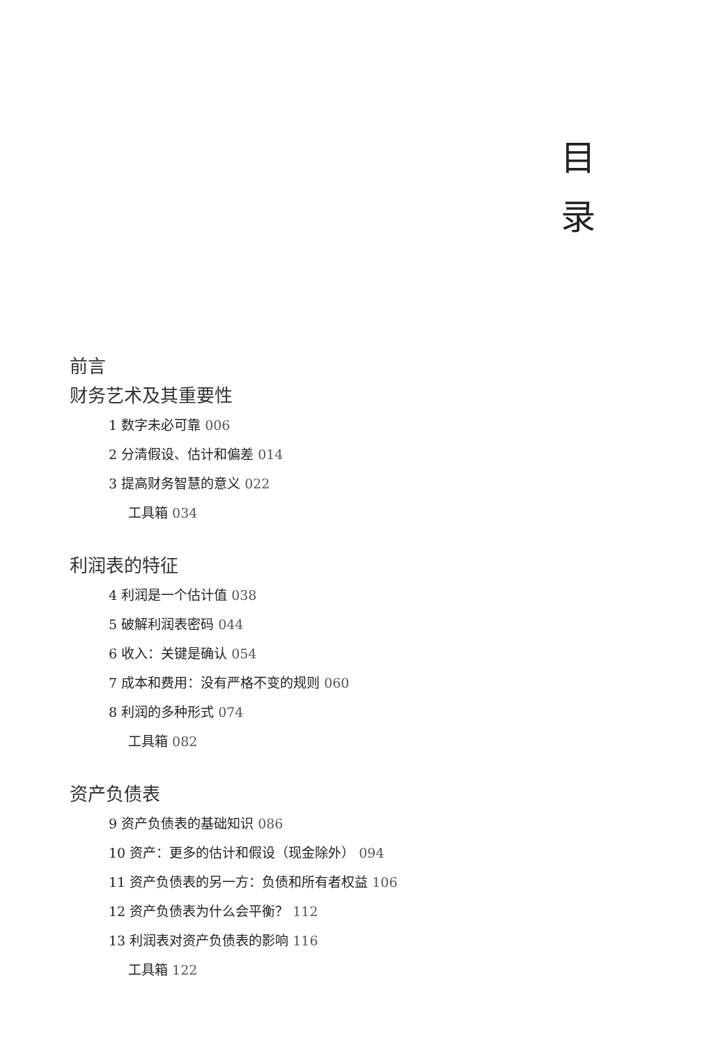目 录
前言
财务艺术及其重要性
1 数字未必可靠 006
2 分清假设、估计和偏差 014
3 提高财务智慧的意义 022
工具箱 034
利润表的特征
4 利润是一个估计值 038
5 破解利润表密码 044
6 收入：关键是确认 054
7 成本和费用：没有严格不变的规则 060
8 利润的多种形式 074
工具箱 082
资产负债表
9 资产负债表的基础知识 086
10 资产：更多的估计和假设（现金除外） 094
11 资产负债表的另一方：负债和所有者权益 106
12 资产负债表为什么会平衡？ 112
13 利润表对资产负债表的影响 116
工具箱 122